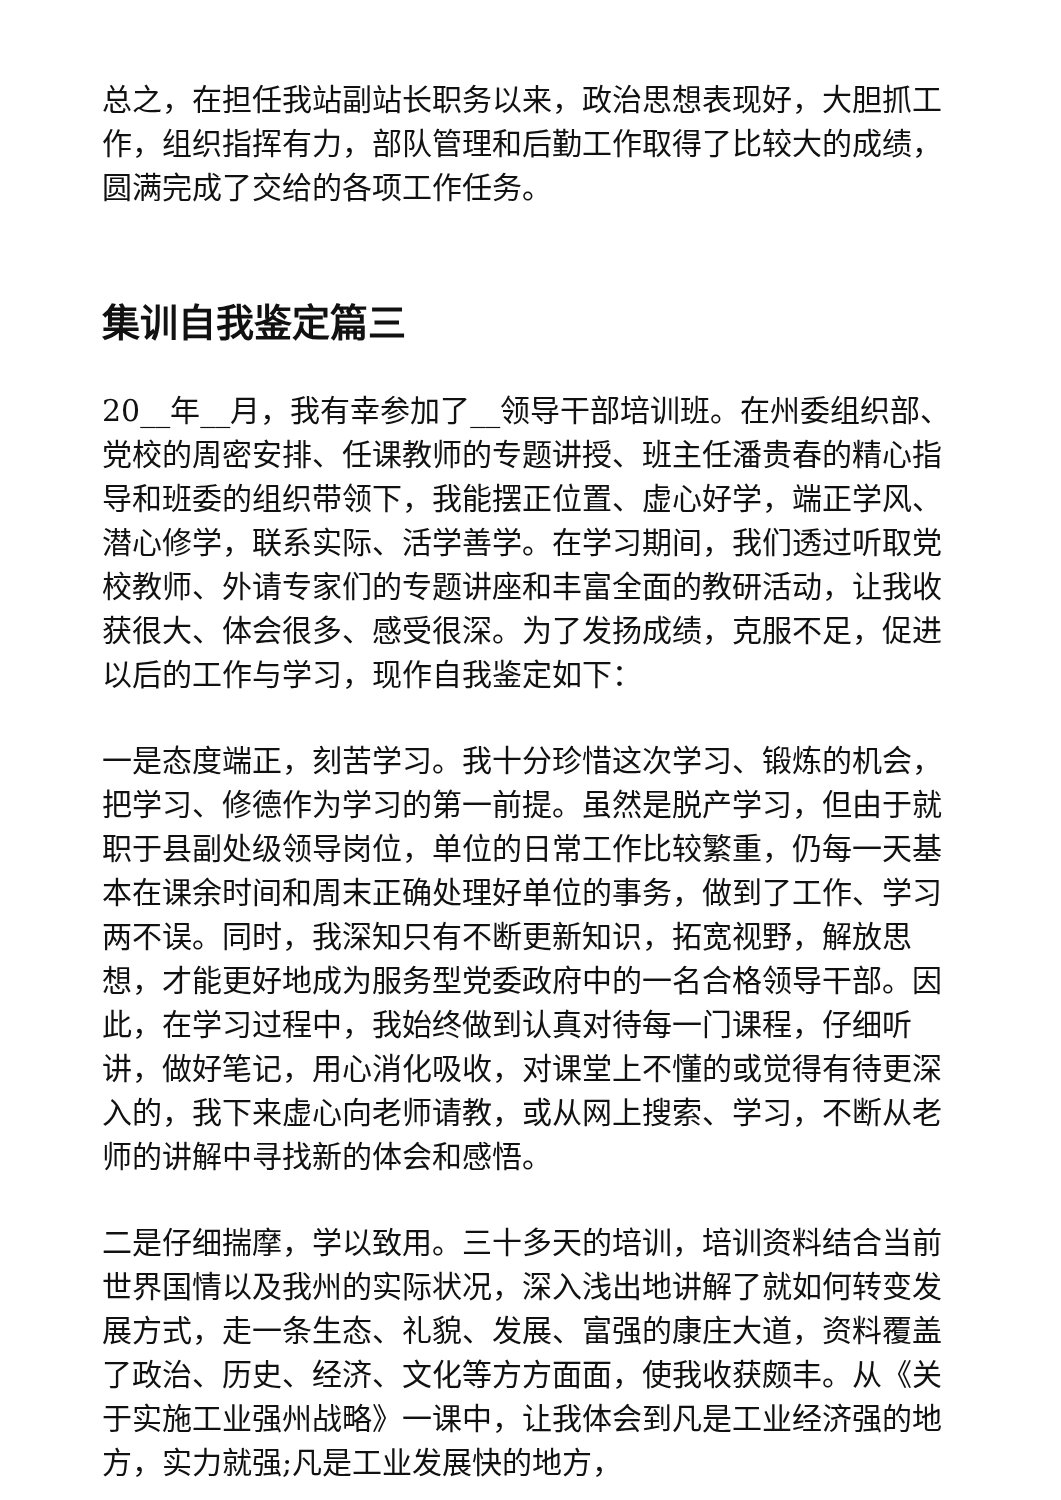总之，在担任我站副站长职务以来，政治思想表现好，大胆抓工作，组织指挥有力，部队管理和后勤工作取得了比较大的成绩，圆满完成了交给的各项工作任务。
集训自我鉴定篇三
20__年__月，我有幸参加了__领导干部培训班。在州委组织部、党校的周密安排、任课教师的专题讲授、班主任潘贵春的精心指导和班委的组织带领下，我能摆正位置、虚心好学，端正学风、潜心修学，联系实际、活学善学。在学习期间，我们透过听取党校教师、外请专家们的专题讲座和丰富全面的教研活动，让我收获很大、体会很多、感受很深。为了发扬成绩，克服不足，促进以后的工作与学习，现作自我鉴定如下：
一是态度端正，刻苦学习。我十分珍惜这次学习、锻炼的机会，把学习、修德作为学习的第一前提。虽然是脱产学习，但由于就职于县副处级领导岗位，单位的日常工作比较繁重，仍每一天基本在课余时间和周末正确处理好单位的事务，做到了工作、学习两不误。同时，我深知只有不断更新知识，拓宽视野，解放思想，才能更好地成为服务型党委政府中的一名合格领导干部。因此，在学习过程中，我始终做到认真对待每一门课程，仔细听讲，做好笔记，用心消化吸收，对课堂上不懂的或觉得有待更深入的，我下来虚心向老师请教，或从网上搜索、学习，不断从老师的讲解中寻找新的体会和感悟。
二是仔细揣摩，学以致用。三十多天的培训，培训资料结合当前世界国情以及我州的实际状况，深入浅出地讲解了就如何转变发展方式，走一条生态、礼貌、发展、富强的康庄大道，资料覆盖了政治、历史、经济、文化等方方面面，使我收获颇丰。从《关于实施工业强州战略》一课中，让我体会到凡是工业经济强的地方，实力就强;凡是工业发展快的地方，